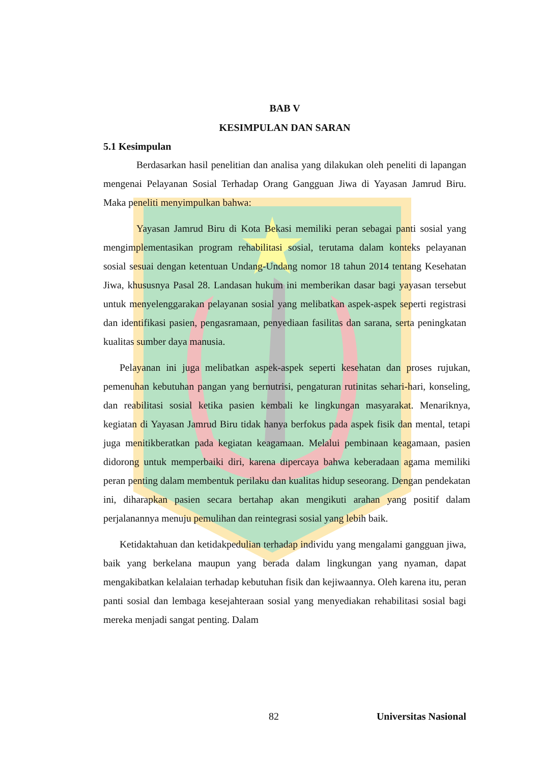BAB V
KESIMPULAN DAN SARAN
5.1 Kesimpulan
Berdasarkan hasil penelitian dan analisa yang dilakukan oleh peneliti di lapangan mengenai Pelayanan Sosial Terhadap Orang Gangguan Jiwa di Yayasan Jamrud Biru. Maka peneliti menyimpulkan bahwa:
Yayasan Jamrud Biru di Kota Bekasi memiliki peran sebagai panti sosial yang mengimplementasikan program rehabilitasi sosial, terutama dalam konteks pelayanan sosial sesuai dengan ketentuan Undang-Undang nomor 18 tahun 2014 tentang Kesehatan Jiwa, khususnya Pasal 28. Landasan hukum ini memberikan dasar bagi yayasan tersebut untuk menyelenggarakan pelayanan sosial yang melibatkan aspek-aspek seperti registrasi dan identifikasi pasien, pengasramaan, penyediaan fasilitas dan sarana, serta peningkatan kualitas sumber daya manusia.
Pelayanan ini juga melibatkan aspek-aspek seperti kesehatan dan proses rujukan, pemenuhan kebutuhan pangan yang bernutrisi, pengaturan rutinitas sehari-hari, konseling, dan reabilitasi sosial ketika pasien kembali ke lingkungan masyarakat. Menariknya, kegiatan di Yayasan Jamrud Biru tidak hanya berfokus pada aspek fisik dan mental, tetapi juga menitikberatkan pada kegiatan keagamaan. Melalui pembinaan keagamaan, pasien didorong untuk memperbaiki diri, karena dipercaya bahwa keberadaan agama memiliki peran penting dalam membentuk perilaku dan kualitas hidup seseorang. Dengan pendekatan ini, diharapkan pasien secara bertahap akan mengikuti arahan yang positif dalam perjalanannya menuju pemulihan dan reintegrasi sosial yang lebih baik.
Ketidaktahuan dan ketidakpedulian terhadap individu yang mengalami gangguan jiwa, baik yang berkelana maupun yang berada dalam lingkungan yang nyaman, dapat mengakibatkan kelalaian terhadap kebutuhan fisik dan kejiwaannya. Oleh karena itu, peran panti sosial dan lembaga kesejahteraan sosial yang menyediakan rehabilitasi sosial bagi mereka menjadi sangat penting. Dalam
82 Universitas Nasional